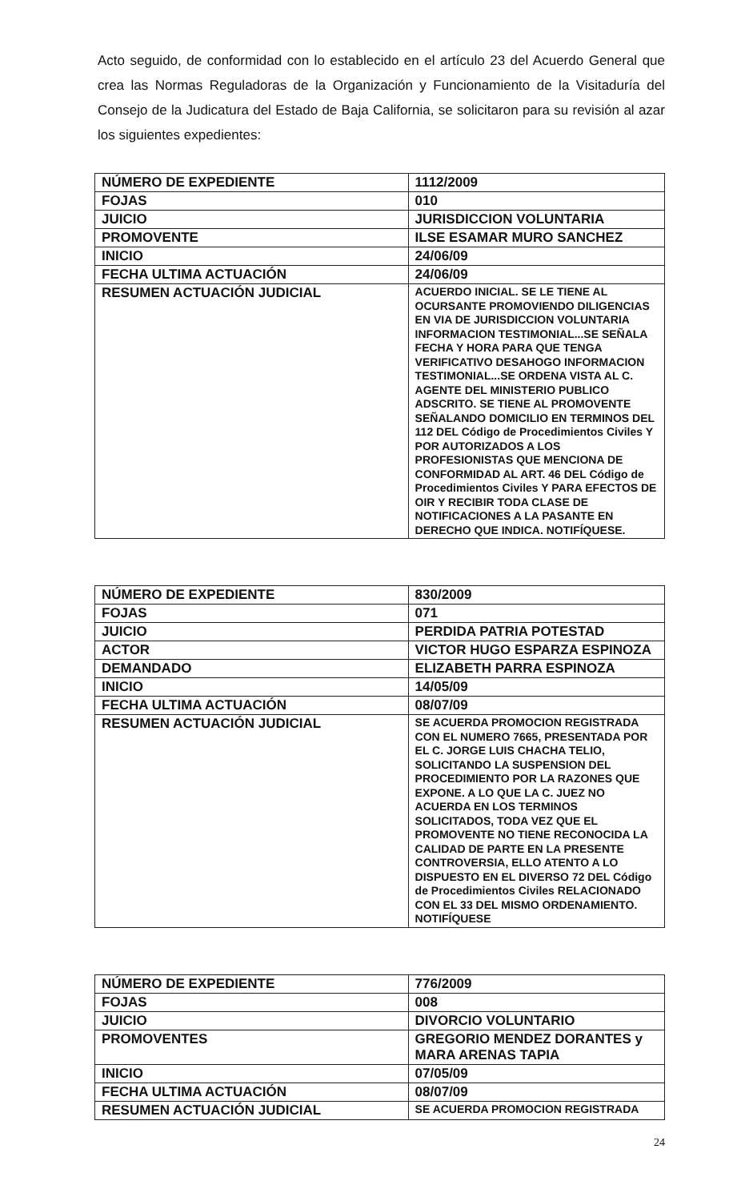Acto seguido, de conformidad con lo establecido en el artículo 23 del Acuerdo General que crea las Normas Reguladoras de la Organización y Funcionamiento de la Visitaduría del Consejo de la Judicatura del Estado de Baja California, se solicitaron para su revisión al azar los siguientes expedientes:
| NÚMERO DE EXPEDIENTE | 1112/2009 |
| FOJAS | 010 |
| JUICIO | JURISDICCION VOLUNTARIA |
| PROMOVENTE | ILSE ESAMAR MURO SANCHEZ |
| INICIO | 24/06/09 |
| FECHA ULTIMA ACTUACIÓN | 24/06/09 |
| RESUMEN ACTUACIÓN JUDICIAL | ACUERDO INICIAL. SE LE TIENE AL OCURSANTE PROMOVIENDO DILIGENCIAS EN VIA DE JURISDICCION VOLUNTARIA INFORMACION TESTIMONIAL...SE SEÑALA FECHA Y HORA PARA QUE TENGA VERIFICATIVO DESAHOGO INFORMACION TESTIMONIAL...SE ORDENA VISTA AL C. AGENTE DEL MINISTERIO PUBLICO ADSCRITO. SE TIENE AL PROMOVENTE SEÑALANDO DOMICILIO EN TERMINOS DEL 112 DEL Código de Procedimientos Civiles Y POR AUTORIZADOS A LOS PROFESIONISTAS QUE MENCIONA DE CONFORMIDAD AL ART. 46 DEL Código de Procedimientos Civiles Y PARA EFECTOS DE OIR Y RECIBIR TODA CLASE DE NOTIFICACIONES A LA PASANTE EN DERECHO QUE INDICA. NOTIFÍQUESE. |
| NÚMERO DE EXPEDIENTE | 830/2009 |
| FOJAS | 071 |
| JUICIO | PERDIDA PATRIA POTESTAD |
| ACTOR | VICTOR HUGO ESPARZA ESPINOZA |
| DEMANDADO | ELIZABETH PARRA ESPINOZA |
| INICIO | 14/05/09 |
| FECHA ULTIMA ACTUACIÓN | 08/07/09 |
| RESUMEN ACTUACIÓN JUDICIAL | SE ACUERDA PROMOCION REGISTRADA CON EL NUMERO 7665, PRESENTADA POR EL C. JORGE LUIS CHACHA TELIO, SOLICITANDO LA SUSPENSION DEL PROCEDIMIENTO POR LA RAZONES QUE EXPONE. A LO QUE LA C. JUEZ NO ACUERDA EN LOS TERMINOS SOLICITADOS, TODA VEZ QUE EL PROMOVENTE NO TIENE RECONOCIDA LA CALIDAD DE PARTE EN LA PRESENTE CONTROVERSIA, ELLO ATENTO A LO DISPUESTO EN EL DIVERSO 72 DEL Código de Procedimientos Civiles RELACIONADO CON EL 33 DEL MISMO ORDENAMIENTO. NOTIFÍQUESE |
| NÚMERO DE EXPEDIENTE | 776/2009 |
| FOJAS | 008 |
| JUICIO | DIVORCIO VOLUNTARIO |
| PROMOVENTES | GREGORIO MENDEZ DORANTES y MARA ARENAS TAPIA |
| INICIO | 07/05/09 |
| FECHA ULTIMA ACTUACIÓN | 08/07/09 |
| RESUMEN ACTUACIÓN JUDICIAL | SE ACUERDA PROMOCION REGISTRADA |
24